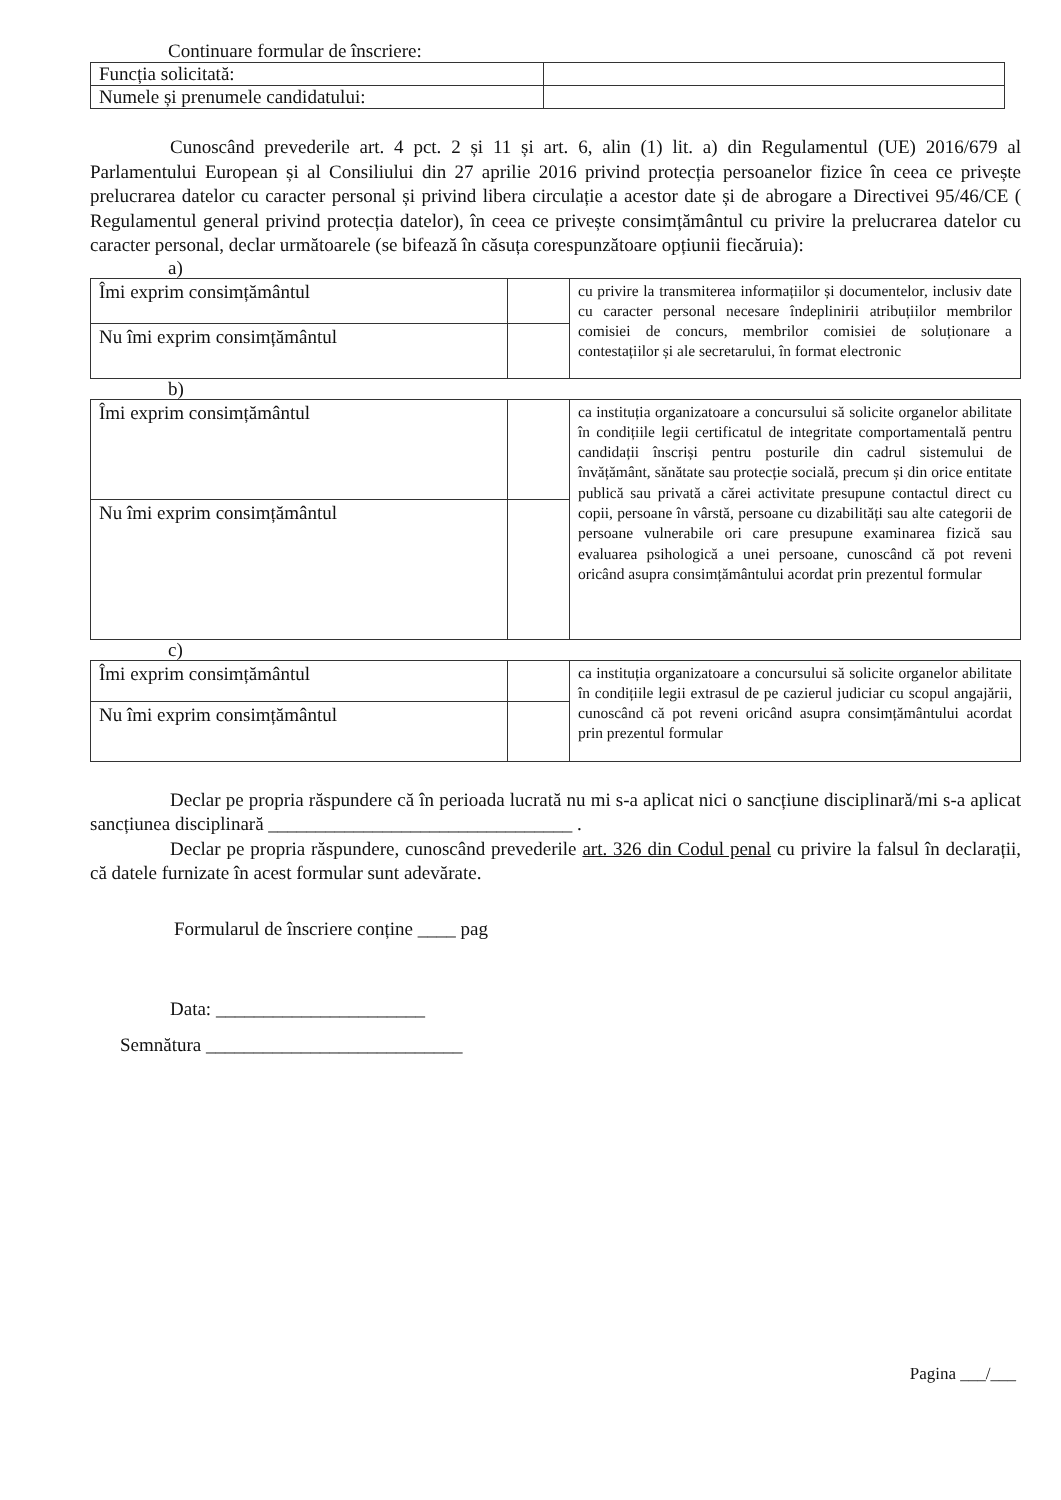Continuare formular de înscriere:
| Funcția solicitată: | |
| Numele și prenumele candidatului: | |
Cunoscând prevederile art. 4 pct. 2 și 11 și art. 6, alin (1) lit. a) din Regulamentul (UE) 2016/679 al Parlamentului European și al Consiliului din 27 aprilie 2016 privind protecția persoanelor fizice în ceea ce privește prelucrarea datelor cu caracter personal și privind libera circulație a acestor date și de abrogare a Directivei 95/46/CE ( Regulamentul general privind protecția datelor), în ceea ce privește consimțământul cu privire la prelucrarea datelor cu caracter personal, declar următoarele (se bifează în căsuța corespunzătoare opțiunii fiecăruia):
a)
| Îmi exprim consimțământul | | cu privire la transmiterea informațiilor și documentelor, inclusiv date cu caracter personal necesare îndeplinirii atribuțiilor membrilor comisiei de concurs, membrilor comisiei de soluționare a contestațiilor și ale secretarului, în format electronic |
| Nu îmi exprim consimțământul | | |
b)
| Îmi exprim consimțământul | | ca instituția organizatoare a concursului să solicite organelor abilitate în condițiile legii certificatul de integritate comportamentală pentru candidații înscriși pentru posturile din cadrul sistemului de învățământ, sănătate sau protecție socială, precum și din orice entitate publică sau privată a cărei activitate presupune contactul direct cu copii, persoane în vârstă, persoane cu dizabilități sau alte categorii de persoane vulnerabile ori care presupune examinarea fizică sau evaluarea psihologică a unei persoane, cunoscând că pot reveni oricând asupra consimțământului acordat prin prezentul formular |
| Nu îmi exprim consimțământul | | |
c)
| Îmi exprim consimțământul | | ca instituția organizatoare a concursului să solicite organelor abilitate în condițiile legii extrasul de pe cazierul judiciar cu scopul angajării, cunoscând că pot reveni oricând asupra consimțământului acordat prin prezentul formular |
| Nu îmi exprim consimțământul | | |
Declar pe propria răspundere că în perioada lucrată nu mi s-a aplicat nici o sancțiune disciplinară/mi s-a aplicat sancțiunea disciplinară ________________________________ .
Declar pe propria răspundere, cunoscând prevederile art. 326 din Codul penal cu privire la falsul în declarații, că datele furnizate în acest formular sunt adevărate.
Formularul de înscriere conține ____ pag
Data: ______________________
Semnătura ___________________________
Pagina ___/___